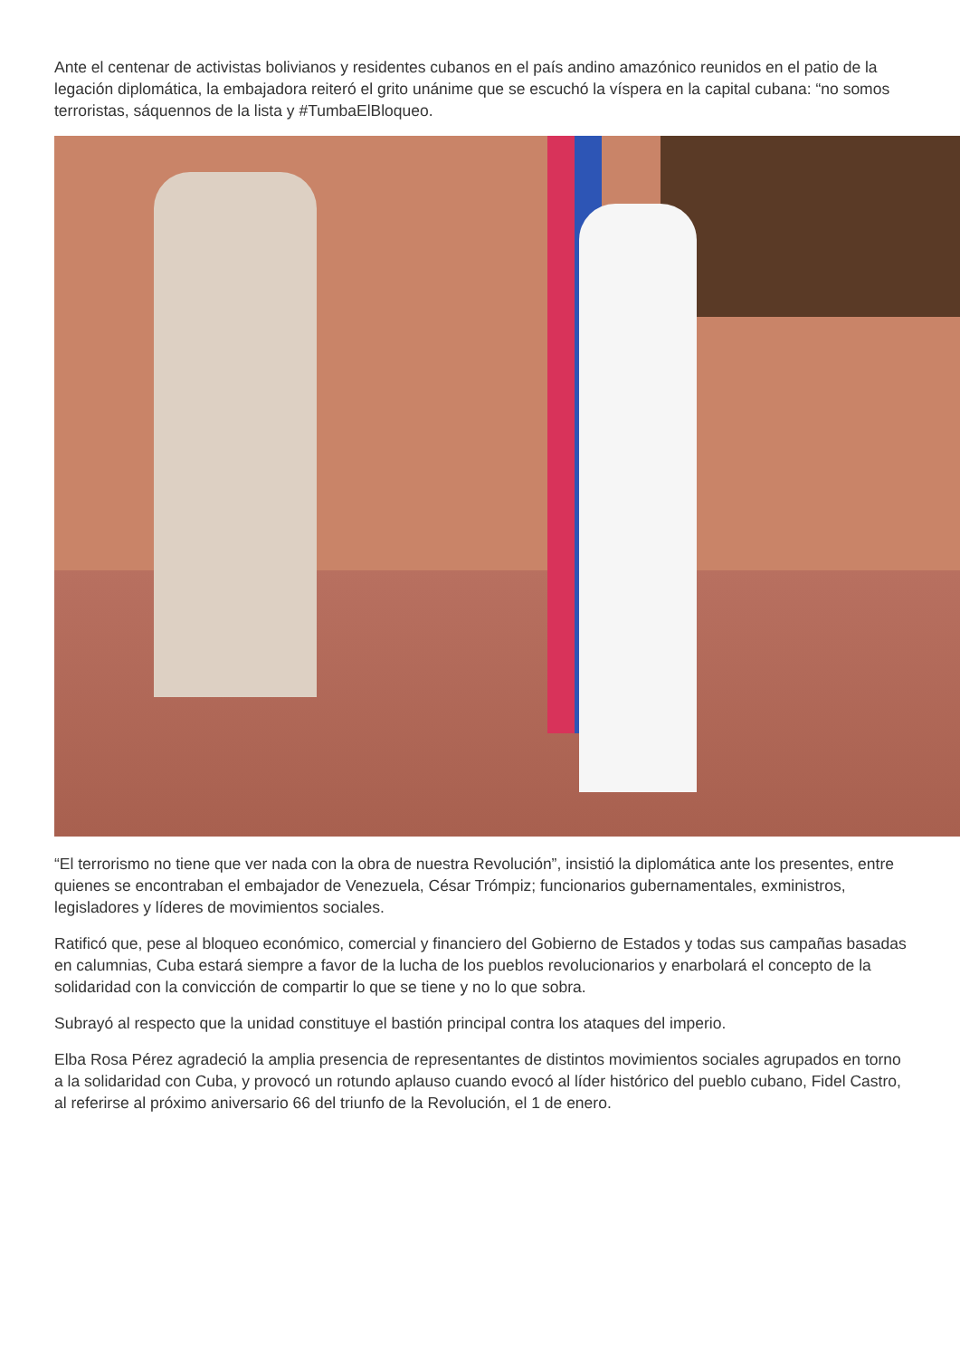Ante el centenar de activistas bolivianos y residentes cubanos en el país andino amazónico reunidos en el patio de la legación diplomática, la embajadora reiteró el grito unánime que se escuchó la víspera en la capital cubana: “no somos terroristas, sáquennos de la lista y #TumbaElBloqueo.
“El terrorismo no tiene que ver nada con la obra de nuestra Revolución”, insistió la diplomática ante los presentes, entre quienes se encontraban el embajador de Venezuela, César Trómpiz; funcionarios gubernamentales, exministros, legisladores y líderes de movimientos sociales.
Ratificó que, pese al bloqueo económico, comercial y financiero del Gobierno de Estados y todas sus campañas basadas en calumnias, Cuba estará siempre a favor de la lucha de los pueblos revolucionarios y enarbolará el concepto de la solidaridad con la convicción de compartir lo que se tiene y no lo que sobra.
Subrayó al respecto que la unidad constituye el bastión principal contra los ataques del imperio.
Elba Rosa Pérez agradeció la amplia presencia de representantes de distintos movimientos sociales agrupados en torno a la solidaridad con Cuba, y provocó un rotundo aplauso cuando evocó al líder histórico del pueblo cubano, Fidel Castro, al referirse al próximo aniversario 66 del triunfo de la Revolución, el 1 de enero.